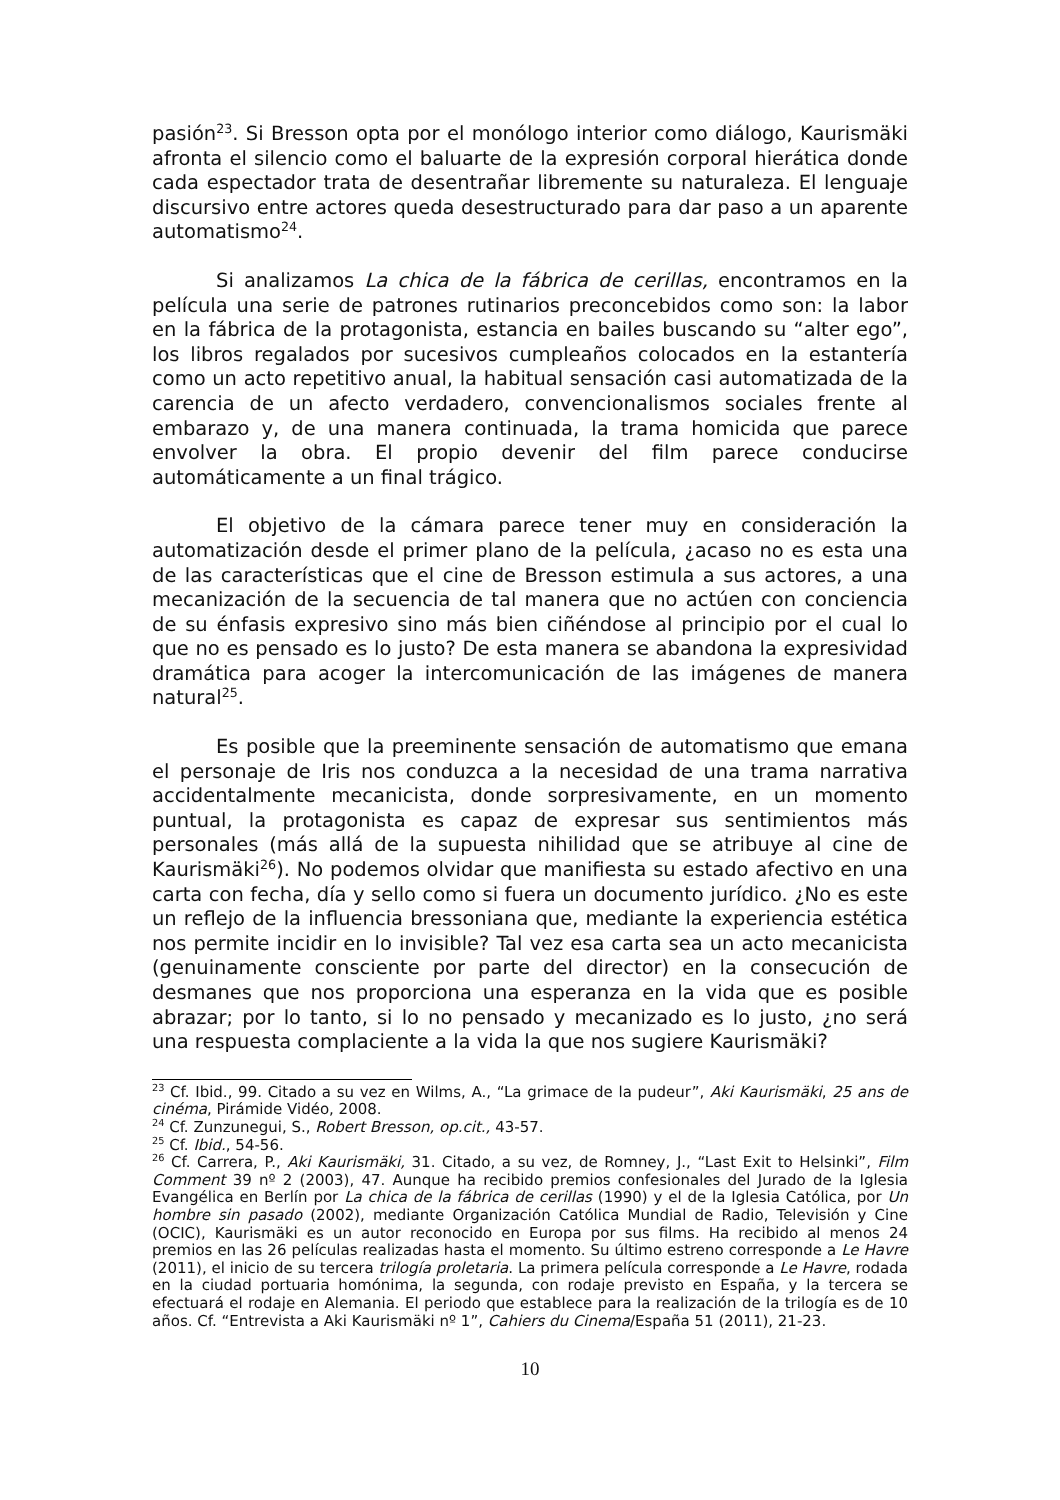pasión<sup>23</sup>. Si Bresson opta por el monólogo interior como diálogo, Kaurismäki afronta el silencio como el baluarte de la expresión corporal hierática donde cada espectador trata de desentrañar libremente su naturaleza. El lenguaje discursivo entre actores queda desestructurado para dar paso a un aparente automatismo<sup>24</sup>.
Si analizamos La chica de la fábrica de cerillas, encontramos en la película una serie de patrones rutinarios preconcebidos como son: la labor en la fábrica de la protagonista, estancia en bailes buscando su “alter ego”, los libros regalados por sucesivos cumpleaños colocados en la estantería como un acto repetitivo anual, la habitual sensación casi automatizada de la carencia de un afecto verdadero, convencionalismos sociales frente al embarazo y, de una manera continuada, la trama homicida que parece envolver la obra. El propio devenir del film parece conducirse automáticamente a un final trágico.
El objetivo de la cámara parece tener muy en consideración la automatización desde el primer plano de la película, ¿acaso no es esta una de las características que el cine de Bresson estimula a sus actores, a una mecanización de la secuencia de tal manera que no actúen con conciencia de su énfasis expresivo sino más bien ciñéndose al principio por el cual lo que no es pensado es lo justo? De esta manera se abandona la expresividad dramática para acoger la intercomunicación de las imágenes de manera natural<sup>25</sup>.
Es posible que la preeminente sensación de automatismo que emana el personaje de Iris nos conduzca a la necesidad de una trama narrativa accidentalmente mecanicista, donde sorpresivamente, en un momento puntual, la protagonista es capaz de expresar sus sentimientos más personales (más allá de la supuesta nihilidad que se atribuye al cine de Kaurismäki<sup>26</sup>). No podemos olvidar que manifiesta su estado afectivo en una carta con fecha, día y sello como si fuera un documento jurídico. ¿No es este un reflejo de la influencia bressoniana que, mediante la experiencia estética nos permite incidir en lo invisible? Tal vez esa carta sea un acto mecanicista (genuinamente consciente por parte del director) en la consecución de desmanes que nos proporciona una esperanza en la vida que es posible abrazar; por lo tanto, si lo no pensado y mecanizado es lo justo, ¿no será una respuesta complaciente a la vida la que nos sugiere Kaurismäki?
<sup>23</sup> Cf. Ibid., 99. Citado a su vez en Wilms, A., “La grimace de la pudeur”, Aki Kaurismäki, 25 ans de cinéma, Pirámide Vidéo, 2008.
<sup>24</sup> Cf. Zunzunegui, S., Robert Bresson, op.cit., 43-57.
<sup>25</sup> Cf. Ibid., 54-56.
<sup>26</sup> Cf. Carrera, P., Aki Kaurismäki, 31. Citado, a su vez, de Romney, J., “Last Exit to Helsinki”, Film Comment 39 nº 2 (2003), 47. Aunque ha recibido premios confesionales del Jurado de la Iglesia Evangélica en Berlín por La chica de la fábrica de cerillas (1990) y el de la Iglesia Católica, por Un hombre sin pasado (2002), mediante Organización Católica Mundial de Radio, Televisión y Cine (OCIC), Kaurismäki es un autor reconocido en Europa por sus films. Ha recibido al menos 24 premios en las 26 películas realizadas hasta el momento. Su último estreno corresponde a Le Havre (2011), el inicio de su tercera trilogía proletaria. La primera película corresponde a Le Havre, rodada en la ciudad portuaria homónima, la segunda, con rodaje previsto en España, y la tercera se efectuará el rodaje en Alemania. El periodo que establece para la realización de la trilogía es de 10 años. Cf. “Entrevista a Aki Kaurismäki nº 1”, Cahiers du Cinema/España 51 (2011), 21-23.
10